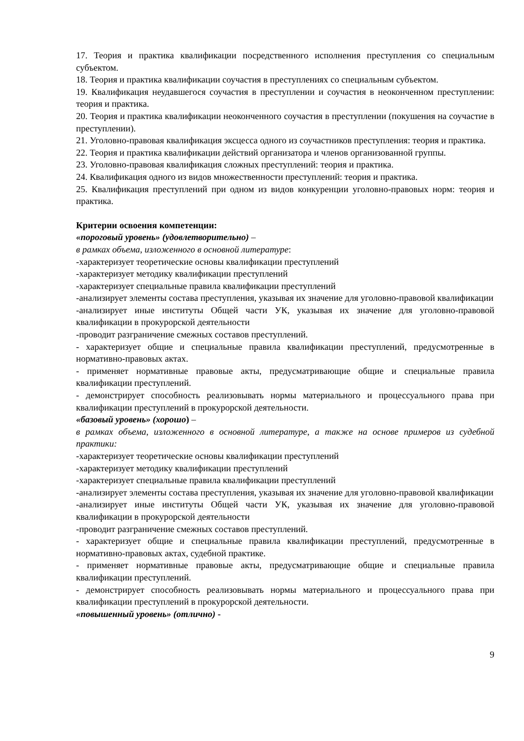17. Теория и практика квалификации посредственного исполнения преступления со специальным субъектом.
18. Теория и практика квалификации соучастия в преступлениях со специальным субъектом.
19. Квалификация неудавшегося соучастия в преступлении и соучастия в неоконченном преступлении: теория и практика.
20. Теория и практика квалификации неоконченного соучастия в преступлении (покушения на соучастие в преступлении).
21. Уголовно-правовая квалификация эксцесса одного из соучастников преступления: теория и практика.
22. Теория и практика квалификации действий организатора и членов организованной группы.
23. Уголовно-правовая квалификация сложных преступлений: теория и практика.
24. Квалификация одного из видов множественности преступлений: теория и практика.
25. Квалификация преступлений при одном из видов конкуренции уголовно-правовых норм: теория и практика.
Критерии освоения компетенции:
«пороговый уровень» (удовлетворительно) –
в рамках объема, изложенного в основной литературе:
-характеризует теоретические основы квалификации преступлений
-характеризует методику квалификации преступлений
-характеризует специальные правила квалификации преступлений
-анализирует элементы состава преступления, указывая их значение для уголовно-правовой квалификации
-анализирует иные институты Общей части УК, указывая их значение для уголовно-правовой квалификации в прокурорской деятельности
-проводит разграничение смежных составов преступлений.
- характеризует общие и специальные правила квалификации преступлений, предусмотренные в нормативно-правовых актах.
- применяет нормативные правовые акты, предусматривающие общие и специальные правила квалификации преступлений.
- демонстрирует способность реализовывать нормы материального и процессуального права при квалификации преступлений в прокурорской деятельности.
«базовый уровень» (хорошо) –
в рамках объема, изложенного в основной литературе, а также на основе примеров из судебной практики:
-характеризует теоретические основы квалификации преступлений
-характеризует методику квалификации преступлений
-характеризует специальные правила квалификации преступлений
-анализирует элементы состава преступления, указывая их значение для уголовно-правовой квалификации
-анализирует иные институты Общей части УК, указывая их значение для уголовно-правовой квалификации в прокурорской деятельности
-проводит разграничение смежных составов преступлений.
- характеризует общие и специальные правила квалификации преступлений, предусмотренные в нормативно-правовых актах, судебной практике.
- применяет нормативные правовые акты, предусматривающие общие и специальные правила квалификации преступлений.
- демонстрирует способность реализовывать нормы материального и процессуального права при квалификации преступлений в прокурорской деятельности.
«повышенный уровень» (отлично) -
9